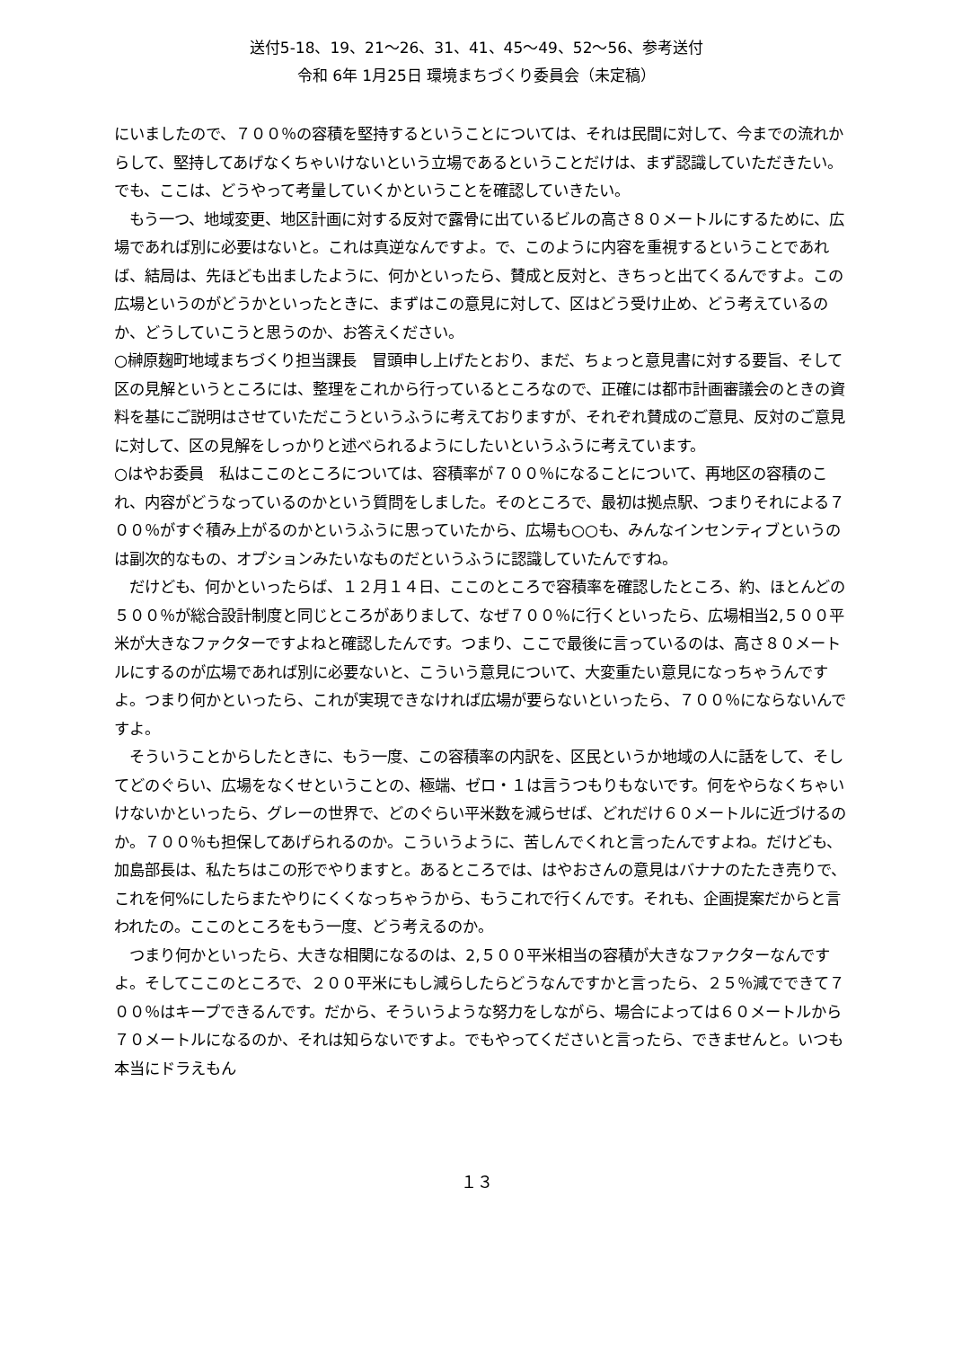送付5-18、19、21～26、31、41、45～49、52～56、参考送付
令和 6年 1月25日 環境まちづくり委員会（未定稿）
にいましたので、７００％の容積を堅持するということについては、それは民間に対して、今までの流れからして、堅持してあげなくちゃいけないという立場であるということだけは、まず認識していただきたい。でも、ここは、どうやって考量していくかということを確認していきたい。
もう一つ、地域変更、地区計画に対する反対で露骨に出ているビルの高さ８０メートルにするために、広場であれば別に必要はないと。これは真逆なんですよ。で、このように内容を重視するということであれば、結局は、先ほども出ましたように、何かといったら、賛成と反対と、きちっと出てくるんですよ。この広場というのがどうかといったときに、まずはこの意見に対して、区はどう受け止め、どう考えているのか、どうしていこうと思うのか、お答えください。
○榊原麹町地域まちづくり担当課長　冒頭申し上げたとおり、まだ、ちょっと意見書に対する要旨、そして区の見解というところには、整理をこれから行っているところなので、正確には都市計画審議会のときの資料を基にご説明はさせていただこうというふうに考えておりますが、それぞれ賛成のご意見、反対のご意見に対して、区の見解をしっかりと述べられるようにしたいというふうに考えています。
○はやお委員　私はここのところについては、容積率が７００％になることについて、再地区の容積のこれ、内容がどうなっているのかという質問をしました。そのところで、最初は拠点駅、つまりそれによる７００％がすぐ積み上がるのかというふうに思っていたから、広場も○○も、みんなインセンティブというのは副次的なもの、オプションみたいなものだというふうに認識していたんですね。
だけども、何かといったらば、１２月１４日、ここのところで容積率を確認したところ、約、ほとんどの５００％が総合設計制度と同じところがありまして、なぜ７００％に行くといったら、広場相当2,５００平米が大きなファクターですよねと確認したんです。つまり、ここで最後に言っているのは、高さ８０メートルにするのが広場であれば別に必要ないと、こういう意見について、大変重たい意見になっちゃうんですよ。つまり何かといったら、これが実現できなければ広場が要らないといったら、７００％にならないんですよ。
そういうことからしたときに、もう一度、この容積率の内訳を、区民というか地域の人に話をして、そしてどのぐらい、広場をなくせということの、極端、ゼロ・１は言うつもりもないです。何をやらなくちゃいけないかといったら、グレーの世界で、どのぐらい平米数を減らせば、どれだけ６０メートルに近づけるのか。７００％も担保してあげられるのか。こういうように、苦しんでくれと言ったんですよね。だけども、加島部長は、私たちはこの形でやりますと。あるところでは、はやおさんの意見はバナナのたたき売りで、これを何%にしたらまたやりにくくなっちゃうから、もうこれで行くんです。それも、企画提案だからと言われたの。ここのところをもう一度、どう考えるのか。
つまり何かといったら、大きな相関になるのは、2,５００平米相当の容積が大きなファクターなんですよ。そしてここのところで、２００平米にもし減らしたらどうなんですかと言ったら、２５％減でできて７００％はキープできるんです。だから、そういうような努力をしながら、場合によっては６０メートルから７０メートルになるのか、それは知らないですよ。でもやってくださいと言ったら、できませんと。いつも本当にドラえもん
１３